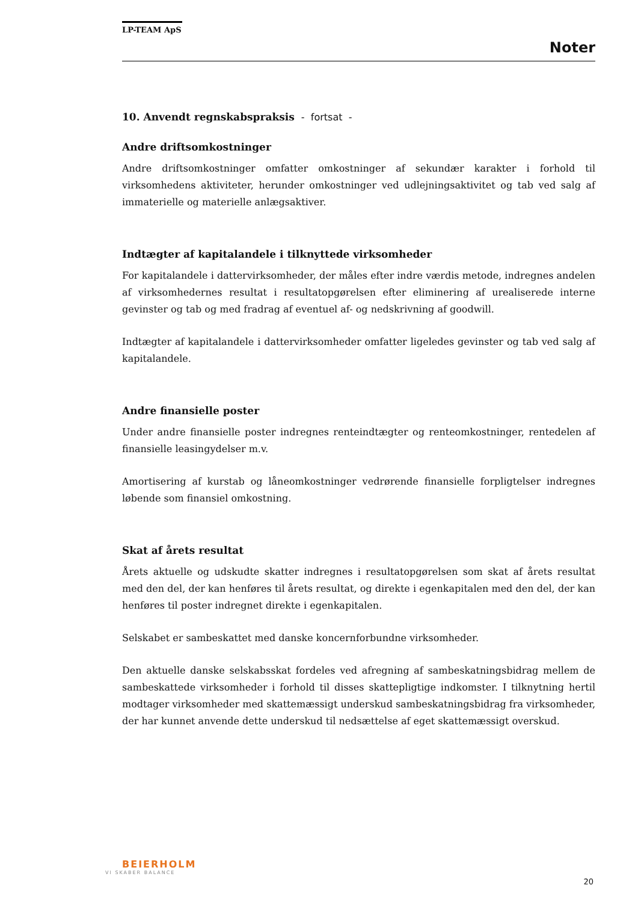LP-TEAM ApS
Noter
10. Anvendt regnskabspraksis - fortsat -
Andre driftsomkostninger
Andre driftsomkostninger omfatter omkostninger af sekundær karakter i forhold til virksomhedens aktiviteter, herunder omkostninger ved udlejningsaktivitet og tab ved salg af immaterielle og materielle anlægsaktiver.
Indtægter af kapitalandele i tilknyttede virksomheder
For kapitalandele i dattervirksomheder, der måles efter indre værdis metode, indregnes andelen af virksomhedernes resultat i resultatopgørelsen efter eliminering af urealiserede interne gevinster og tab og med fradrag af eventuel af- og nedskrivning af goodwill.
Indtægter af kapitalandele i dattervirksomheder omfatter ligeledes gevinster og tab ved salg af kapitalandele.
Andre finansielle poster
Under andre finansielle poster indregnes renteindtægter og renteomkostninger, rentedelen af finansielle leasingydelser m.v.
Amortisering af kurstab og låneomkostninger vedrørende finansielle forpligtelser indregnes løbende som finansiel omkostning.
Skat af årets resultat
Årets aktuelle og udskudte skatter indregnes i resultatopgørelsen som skat af årets resultat med den del, der kan henføres til årets resultat, og direkte i egenkapitalen med den del, der kan henføres til poster indregnet direkte i egenkapitalen.
Selskabet er sambeskattet med danske koncernforbundne virksomheder.
Den aktuelle danske selskabsskat fordeles ved afregning af sambeskatningsbidrag mellem de sambeskattede virksomheder i forhold til disses skattepligtige indkomster. I tilknytning hertil modtager virksomheder med skattemæssigt underskud sambeskatningsbidrag fra virksomheder, der har kunnet anvende dette underskud til nedsættelse af eget skattemæssigt overskud.
BEIERHOLM
VI SKABER BALANCE
20